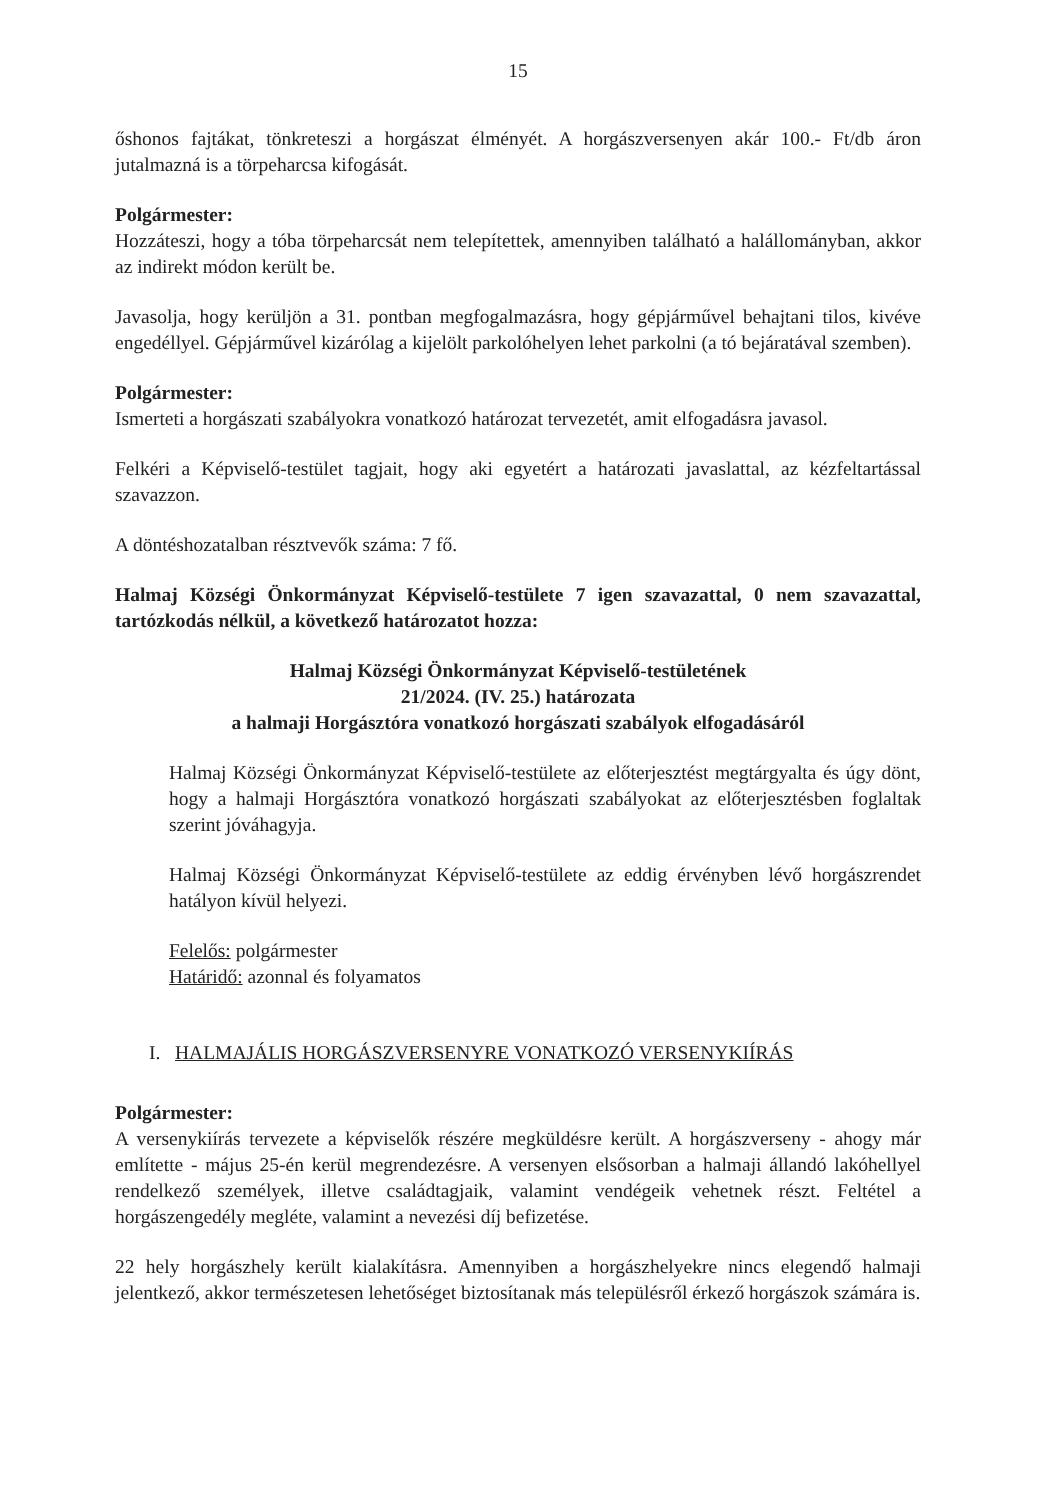15
őshonos fajtákat, tönkreteszi a horgászat élményét. A horgászversenyen akár 100.- Ft/db áron jutalmazná is a törpeharcsa kifogását.
Polgármester:
Hozzáteszi, hogy a tóba törpeharcsát nem telepítettek, amennyiben található a halállományban, akkor az indirekt módon került be.
Javasolja, hogy kerüljön a 31. pontban megfogalmazásra, hogy gépjárművel behajtani tilos, kivéve engedéllyel. Gépjárművel kizárólag a kijelölt parkolóhelyen lehet parkolni (a tó bejáratával szemben).
Polgármester:
Ismerteti a horgászati szabályokra vonatkozó határozat tervezetét, amit elfogadásra javasol.
Felkéri a Képviselő-testület tagjait, hogy aki egyetért a határozati javaslattal, az kézfeltartással szavazzon.
A döntéshozatalban résztvevők száma: 7 fő.
Halmaj Községi Önkormányzat Képviselő-testülete 7 igen szavazattal, 0 nem szavazattal, tartózkodás nélkül, a következő határozatot hozza:
Halmaj Községi Önkormányzat Képviselő-testületének
21/2024. (IV. 25.) határozata
a halmaji Horgásztóra vonatkozó horgászati szabályok elfogadásáról
Halmaj Községi Önkormányzat Képviselő-testülete az előterjesztést megtárgyalta és úgy dönt, hogy a halmaji Horgásztóra vonatkozó horgászati szabályokat az előterjesztésben foglaltak szerint jóváhagyja.
Halmaj Községi Önkormányzat Képviselő-testülete az eddig érvényben lévő horgászrendet hatályon kívül helyezi.
Felelős: polgármester
Határidő: azonnal és folyamatos
I. HALMAJÁLIS HORGÁSZVERSENYRE VONATKOZÓ VERSENYKIÍRÁS
Polgármester:
A versenykiírás tervezete a képviselők részére megküldésre került. A horgászverseny - ahogy már említette - május 25-én kerül megrendezésre. A versenyen elsősorban a halmaji állandó lakóhellyel rendelkező személyek, illetve családtagjaik, valamint vendégeik vehetnek részt. Feltétel a horgászengedély megléte, valamint a nevezési díj befizetése.
22 hely horgászhely került kialakításra. Amennyiben a horgászhelyekre nincs elegendő halmaji jelentkező, akkor természetesen lehetőséget biztosítanak más településről érkező horgászok számára is.